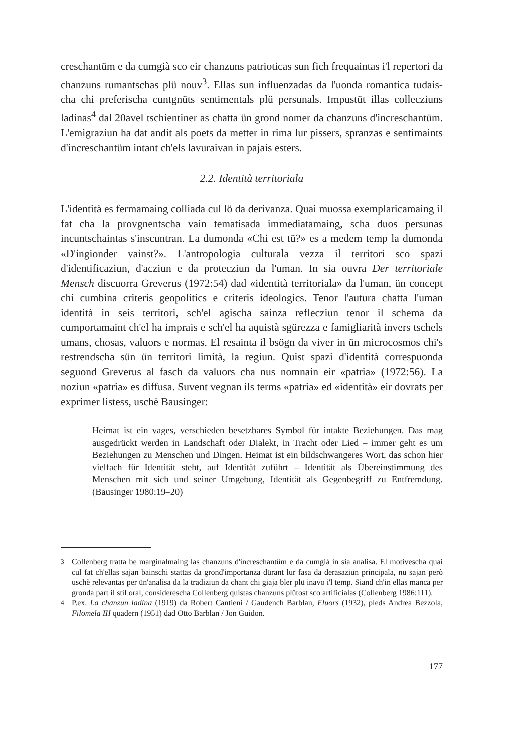creschantüm e da cumgià sco eir chanzuns patrioticas sun fich frequaintas i'l repertori da chanzuns rumantschas plü nouv<sup>3</sup>. Ellas sun influenzadas da l'uonda romantica tudais-cha chi preferischa cuntgnüts sentimentals plü persunals. Impustüt illas collecziuns ladinas<sup>4</sup> dal 20avel tschientiner as chatta ün grond nomer da chanzuns d'increschantüm. L'emigraziun ha dat andit als poets da metter in rima lur pissers, spranzas e sentimaints d'increschantüm intant ch'els lavuraivan in pajais esters.
2.2. Identità territoriala
L'identità es fermamaing colliada cul lö da derivanza. Quai muossa exemplaricamaing il fat cha la provgnentscha vain tematisada immediatamaing, scha duos persunas incuntschaintas s'inscuntran. La dumonda «Chi est tü?» es a medem temp la dumonda «D'ingionder vainst?». L'antropologia culturala vezza il territori sco spazi d'identificaziun, d'acziun e da protecziun da l'uman. In sia ouvra Der territoriale Mensch discuorra Greverus (1972:54) dad «identità territoriala» da l'uman, ün concept chi cumbina criteris geopolitics e criteris ideologics. Tenor l'autura chatta l'uman identità in seis territori, sch'el agischa sainza reflecziun tenor il schema da cumportamaint ch'el ha imprais e sch'el ha aquistà sgürezza e famigliarità invers tschels umans, chosas, valuors e normas. El resainta il bsögn da viver in ün microcosmos chi's restrendscha sün ün territori limità, la regiun. Quist spazi d'identità correspuonda seguond Greverus al fasch da valuors cha nus nomnain eir «patria» (1972:56). La noziun «patria» es diffusa. Suvent vegnan ils terms «patria» ed «identità» eir dovrats per exprimer listess, uschè Bausinger:
Heimat ist ein vages, verschieden besetzbares Symbol für intakte Beziehungen. Das mag ausgedrückt werden in Landschaft oder Dialekt, in Tracht oder Lied – immer geht es um Beziehungen zu Menschen und Dingen. Heimat ist ein bildschwangeres Wort, das schon hier vielfach für Identität steht, auf Identität zuführt – Identität als Übereinstimmung des Menschen mit sich und seiner Umgebung, Identität als Gegenbegriff zu Entfremdung. (Bausinger 1980:19–20)
<sup>3</sup> Collenberg tratta be marginalmaing las chanzuns d'increschantüm e da cumgià in sia analisa. El motivescha quai cul fat ch'ellas sajan bainschi stattas da grond'importanza dürant lur fasa da derasaziun principala, nu sajan però uschè relevantas per ün'analisa da la tradiziun da chant chi giaja bler plü inavo i'l temp. Siand ch'in ellas manca per gronda part il stil oral, considerescha Collenberg quistas chanzuns plütost sco artificialas (Collenberg 1986:111).
<sup>4</sup> P.ex. La chanzun ladina (1919) da Robert Cantieni / Gaudench Barblan, Fluors (1932), pleds Andrea Bezzola, Filomela III quadern (1951) dad Otto Barblan / Jon Guidon.
177